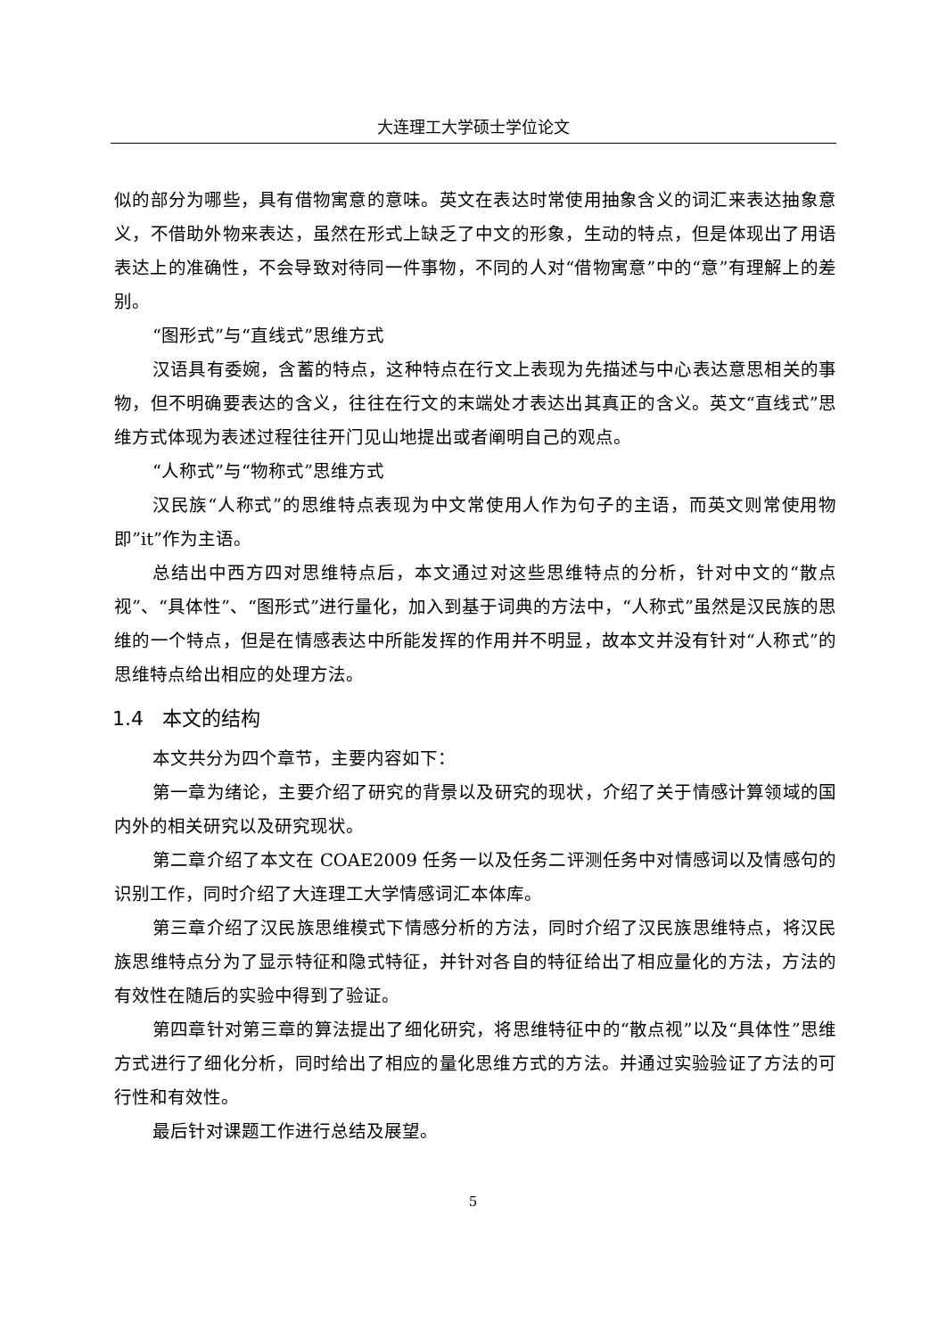大连理工大学硕士学位论文
似的部分为哪些，具有借物寓意的意味。英文在表达时常使用抽象含义的词汇来表达抽象意义，不借助外物来表达，虽然在形式上缺乏了中文的形象，生动的特点，但是体现出了用语表达上的准确性，不会导致对待同一件事物，不同的人对“借物寓意”中的“意”有理解上的差别。
“图形式”与“直线式”思维方式
汉语具有委婉，含蓄的特点，这种特点在行文上表现为先描述与中心表达意思相关的事物，但不明确要表达的含义，往往在行文的末端处才表达出其真正的含义。英文“直线式”思维方式体现为表述过程往往开门见山地提出或者阐明自己的观点。
“人称式”与“物称式”思维方式
汉民族“人称式”的思维特点表现为中文常使用人作为句子的主语，而英文则常使用物即”it”作为主语。
总结出中西方四对思维特点后，本文通过对这些思维特点的分析，针对中文的“散点视”、“具体性”、“图形式”进行量化，加入到基于词典的方法中，“人称式”虽然是汉民族的思维的一个特点，但是在情感表达中所能发挥的作用并不明显，故本文并没有针对“人称式”的思维特点给出相应的处理方法。
1.4 本文的结构
本文共分为四个章节，主要内容如下：
第一章为绪论，主要介绍了研究的背景以及研究的现状，介绍了关于情感计算领域的国内外的相关研究以及研究现状。
第二章介绍了本文在 COAE2009 任务一以及任务二评测任务中对情感词以及情感句的识别工作，同时介绍了大连理工大学情感词汇本体库。
第三章介绍了汉民族思维模式下情感分析的方法，同时介绍了汉民族思维特点，将汉民族思维特点分为了显示特征和隐式特征，并针对各自的特征给出了相应量化的方法，方法的有效性在随后的实验中得到了验证。
第四章针对第三章的算法提出了细化研究，将思维特征中的“散点视”以及“具体性”思维方式进行了细化分析，同时给出了相应的量化思维方式的方法。并通过实验验证了方法的可行性和有效性。
最后针对课题工作进行总结及展望。
5